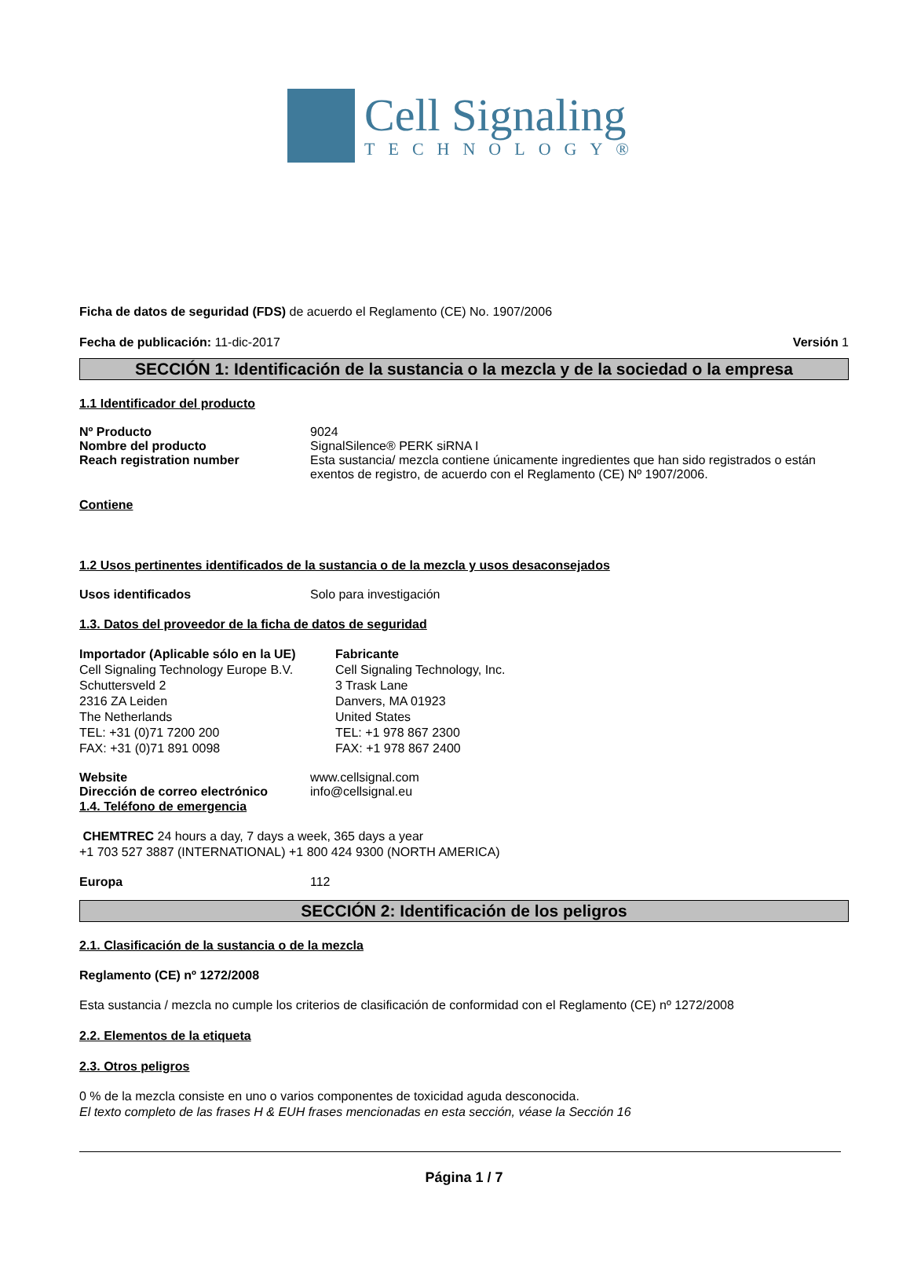Cell Signaling
TECHNOLOGY®
Ficha de datos de seguridad (FDS) de acuerdo el Reglamento (CE) No. 1907/2006
Fecha de publicación: 11-dic-2017 Versión 1
SECCIÓN 1: Identificación de la sustancia o la mezcla y de la sociedad o la empresa
1.1 Identificador del producto
Nº Producto 9024
Nombre del producto SignalSilence® PERK siRNA I
Reach registration number Esta sustancia/ mezcla contiene únicamente ingredientes que han sido registrados o están exentos de registro, de acuerdo con el Reglamento (CE) Nº 1907/2006.
Contiene
1.2 Usos pertinentes identificados de la sustancia o de la mezcla y usos desaconsejados
Usos identificados Solo para investigación
1.3. Datos del proveedor de la ficha de datos de seguridad
Importador (Aplicable sólo en la UE)
Cell Signaling Technology Europe B.V.
Schuttersveld 2
2316 ZA Leiden
The Netherlands
TEL: +31 (0)71 7200 200
FAX: +31 (0)71 891 0098
Fabricante
Cell Signaling Technology, Inc.
3 Trask Lane
Danvers, MA 01923
United States
TEL: +1 978 867 2300
FAX: +1 978 867 2400
Website www.cellsignal.com
Dirección de correo electrónico info@cellsignal.eu
1.4. Teléfono de emergencia
CHEMTREC 24 hours a day, 7 days a week, 365 days a year
+1 703 527 3887 (INTERNATIONAL) +1 800 424 9300 (NORTH AMERICA)
Europa 112
SECCIÓN 2: Identificación de los peligros
2.1. Clasificación de la sustancia o de la mezcla
Reglamento (CE) nº 1272/2008
Esta sustancia / mezcla no cumple los criterios de clasificación de conformidad con el Reglamento (CE) nº 1272/2008
2.2. Elementos de la etiqueta
2.3. Otros peligros
0 % de la mezcla consiste en uno o varios componentes de toxicidad aguda desconocida.
El texto completo de las frases H & EUH frases mencionadas en esta sección, véase la Sección 16
Página 1 / 7